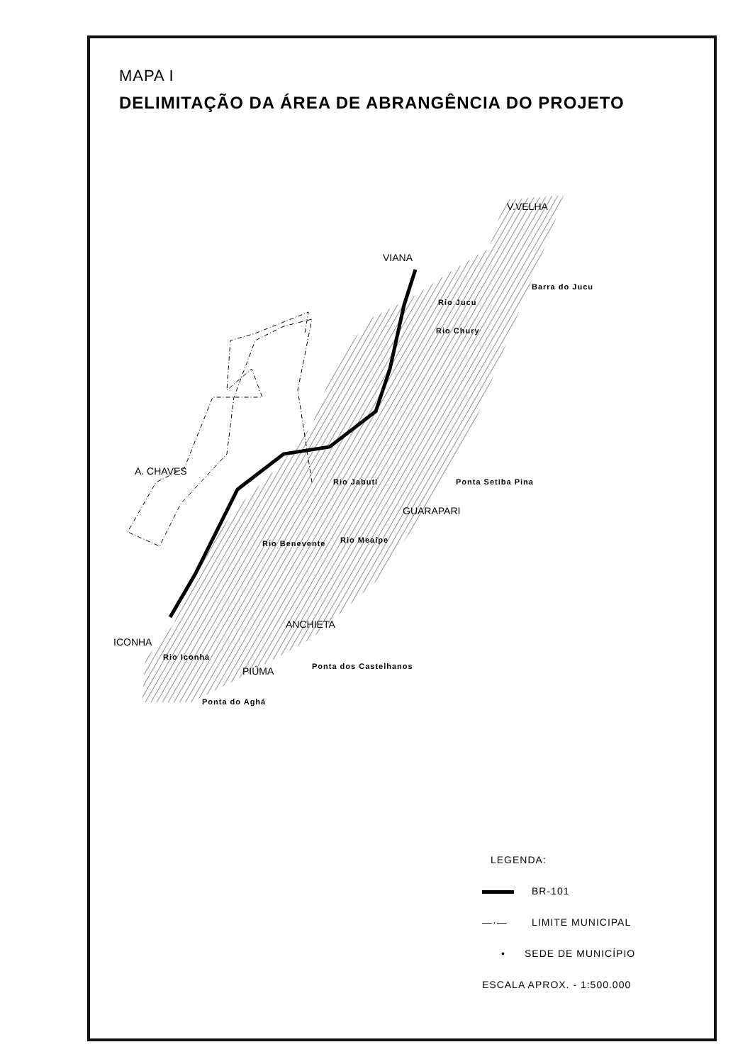MAPA I
DELIMITAÇÃO DA ÁREA DE ABRANGÊNCIA DO PROJETO
VIANA
V.VELHA
Barra do Jucu
A. CHAVES
Ponta Setiba Pina
GUARAPARI
Rio Jabuti
Rio Meaípe
Rio Benevente
ANCHIETA
ICONHA
Rio Iconha
Ponta dos Castelhanos
PIÚMA
Ponta do Aghá
Rio Jucu
Rio Chury
LEGENDA:
BR-101
—·— LIMITE MUNICIPAL
• SEDE DE MUNICÍPIO
ESCALA APROX. - 1:500.000